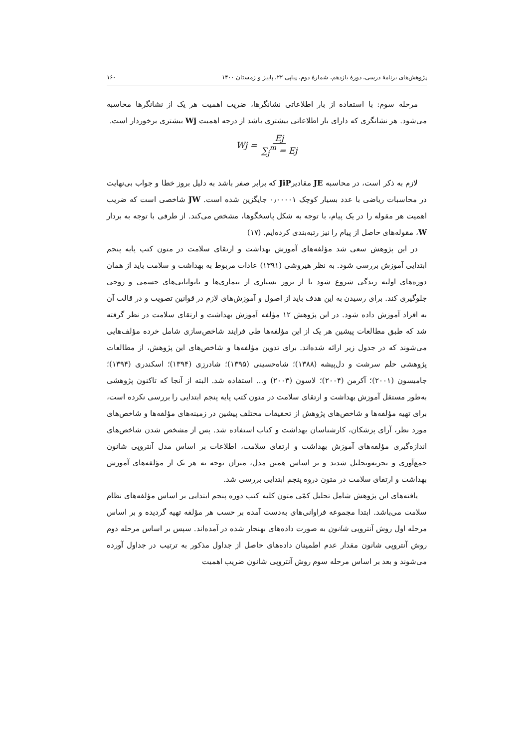پژوهش‌های برنامهٔ درسی، دورهٔ یازدهم، شمارهٔ دوم، پیاپی ۲۲، پاییز و زمستان ۱۴۰۰ ۱۶۰
مرحله سوم: با استفاده از بار اطلاعاتی نشانگرها، ضریب اهمیت هر یک از نشانگرها محاسبه می‌شود. هر نشانگری که دارای بار اطلاعاتی بیشتری باشد از درجه اهمیت Wj بیشتری برخوردار است.
Wj = Ej ∑<sub>j</sub><sup>m</sup> = Ej
لازم به ذکر است، در محاسبه JE مقادیرJiP که برابر صفر باشد به دلیل بروز خطا و جواب بی‌نهایت در محاسبات ریاضی با عدد بسیار کوچک ۰٫۰۰۰۰۱ جایگزین شده است. JW شاخصی است که ضریب اهمیت هر مقوله را در یک پیام، با توجه به شکل پاسخگوها، مشخص می‌کند. از طرفی با توجه به بردار W، مقوله‌های حاصل از پیام را نیز رتبه‌بندی کرده‌ایم. (۱۷)
در این پژوهش سعی شد مؤلفه‌های آموزش بهداشت و ارتقای سلامت در متون کتب پایه پنجم ابتدایی آموزش بررسی شود. به نظر هیروشی (۱۳۹۱) عادات مربوط به بهداشت و سلامت باید از همان دوره‌های اولیه زندگی شروع شود تا از بروز بسیاری از بیماری‌ها و ناتوانایی‌های جسمی و روحی جلوگیری کند. برای رسیدن به این هدف باید از اصول و آموزش‌های لازم در قوانین تصویب و در قالب آن به افراد آموزش داده شود. در این پژوهش ۱۲ مؤلفه آموزش بهداشت و ارتقای سلامت در نظر گرفته شد که طبق مطالعات پیشین هر یک از این مؤلفه‌ها طی فرایند شاخص‌سازی شامل خرده مؤلف‌هایی می‌شوند که در جدول زیر ارائه شده‌اند. برای تدوین مؤلفه‌ها و شاخص‌های این پژوهش، از مطالعات پژوهشی حلم سرشت و دل‌پیشه (۱۳۸۸)؛ شاه‌حسینی (۱۳۹۵)؛ شادرزی (۱۳۹۴)؛ اسکندری (۱۳۹۴)؛ جامیسون (۲۰۰۱)؛ آکرمن (۲۰۰۴)؛ لاسون (۲۰۰۳) و... استفاده شد. البته از آنجا که تاکنون پژوهشی به‌طور مستقل آموزش بهداشت و ارتقای سلامت در متون کتب پایه پنجم ابتدایی را بررسی نکرده است، برای تهیه مؤلفه‌ها و شاخص‌های پژوهش از تحقیقات مختلف پیشین در زمینه‌های مؤلفه‌ها و شاخص‌های مورد نظر، آرای پزشکان، کارشناسان بهداشت و کتاب استفاده شد. پس از مشخص شدن شاخص‌های اندازه‌گیری مؤلفه‌های آموزش بهداشت و ارتقای سلامت، اطلاعات بر اساس مدل آنتروپی شانون جمع‌آوری و تجزیه‌وتحلیل شدند و بر اساس همین مدل، میزان توجه به هر یک از مؤلفه‌های آموزش بهداشت و ارتقای سلامت در متون دروه پنجم ابتدایی بررسی شد.
یافته‌های این پژوهش شامل تحلیل کمّی متون کلیه کتب دوره پنجم ابتدایی بر اساس مؤلفه‌های نظام سلامت می‌باشد. ابتدا مجموعه فراوانی‌های به‌دست آمده بر حسب هر مؤلفه تهیه گردیده و بر اساس مرحله اول روش آنتروپی شانون به صورت داده‌های بهنجار شده در آمده‌اند. سپس بر اساس مرحله دوم روش آنتروپی شانون مقدار عدم اطمینان داده‌های حاصل از جداول مذکور به ترتیب در جداول آورده می‌شوند و بعد بر اساس مرحله سوم روش آنتروپی شانون ضریب اهمیت